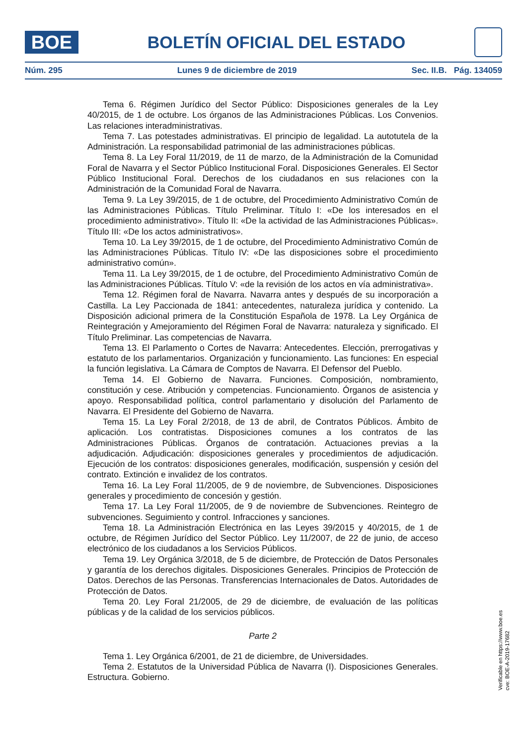BOE
BOLETÍN OFICIAL DEL ESTADO
Núm. 295 Lunes 9 de diciembre de 2019 Sec. II.B. Pág. 134059
Tema 6. Régimen Jurídico del Sector Público: Disposiciones generales de la Ley 40/2015, de 1 de octubre. Los órganos de las Administraciones Públicas. Los Convenios. Las relaciones interadministrativas.
Tema 7. Las potestades administrativas. El principio de legalidad. La autotutela de la Administración. La responsabilidad patrimonial de las administraciones públicas.
Tema 8. La Ley Foral 11/2019, de 11 de marzo, de la Administración de la Comunidad Foral de Navarra y el Sector Público Institucional Foral. Disposiciones Generales. El Sector Público Institucional Foral. Derechos de los ciudadanos en sus relaciones con la Administración de la Comunidad Foral de Navarra.
Tema 9. La Ley 39/2015, de 1 de octubre, del Procedimiento Administrativo Común de las Administraciones Públicas. Título Preliminar. Título I: «De los interesados en el procedimiento administrativo». Título II: «De la actividad de las Administraciones Públicas». Título III: «De los actos administrativos».
Tema 10. La Ley 39/2015, de 1 de octubre, del Procedimiento Administrativo Común de las Administraciones Públicas. Título IV: «De las disposiciones sobre el procedimiento administrativo común».
Tema 11. La Ley 39/2015, de 1 de octubre, del Procedimiento Administrativo Común de las Administraciones Públicas. Título V: «de la revisión de los actos en vía administrativa».
Tema 12. Régimen foral de Navarra. Navarra antes y después de su incorporación a Castilla. La Ley Paccionada de 1841: antecedentes, naturaleza jurídica y contenido. La Disposición adicional primera de la Constitución Española de 1978. La Ley Orgánica de Reintegración y Amejoramiento del Régimen Foral de Navarra: naturaleza y significado. El Título Preliminar. Las competencias de Navarra.
Tema 13. El Parlamento o Cortes de Navarra: Antecedentes. Elección, prerrogativas y estatuto de los parlamentarios. Organización y funcionamiento. Las funciones: En especial la función legislativa. La Cámara de Comptos de Navarra. El Defensor del Pueblo.
Tema 14. El Gobierno de Navarra. Funciones. Composición, nombramiento, constitución y cese. Atribución y competencias. Funcionamiento. Órganos de asistencia y apoyo. Responsabilidad política, control parlamentario y disolución del Parlamento de Navarra. El Presidente del Gobierno de Navarra.
Tema 15. La Ley Foral 2/2018, de 13 de abril, de Contratos Públicos. Ámbito de aplicación. Los contratistas. Disposiciones comunes a los contratos de las Administraciones Públicas. Órganos de contratación. Actuaciones previas a la adjudicación. Adjudicación: disposiciones generales y procedimientos de adjudicación. Ejecución de los contratos: disposiciones generales, modificación, suspensión y cesión del contrato. Extinción e invalidez de los contratos.
Tema 16. La Ley Foral 11/2005, de 9 de noviembre, de Subvenciones. Disposiciones generales y procedimiento de concesión y gestión.
Tema 17. La Ley Foral 11/2005, de 9 de noviembre de Subvenciones. Reintegro de subvenciones. Seguimiento y control. Infracciones y sanciones.
Tema 18. La Administración Electrónica en las Leyes 39/2015 y 40/2015, de 1 de octubre, de Régimen Jurídico del Sector Público. Ley 11/2007, de 22 de junio, de acceso electrónico de los ciudadanos a los Servicios Públicos.
Tema 19. Ley Orgánica 3/2018, de 5 de diciembre, de Protección de Datos Personales y garantía de los derechos digitales. Disposiciones Generales. Principios de Protección de Datos. Derechos de las Personas. Transferencias Internacionales de Datos. Autoridades de Protección de Datos.
Tema 20. Ley Foral 21/2005, de 29 de diciembre, de evaluación de las políticas públicas y de la calidad de los servicios públicos.
Parte 2
Tema 1. Ley Orgánica 6/2001, de 21 de diciembre, de Universidades.
Tema 2. Estatutos de la Universidad Pública de Navarra (I). Disposiciones Generales. Estructura. Gobierno.
Verificable en https://www.boe.es
cve: BOE-A-2019-17682